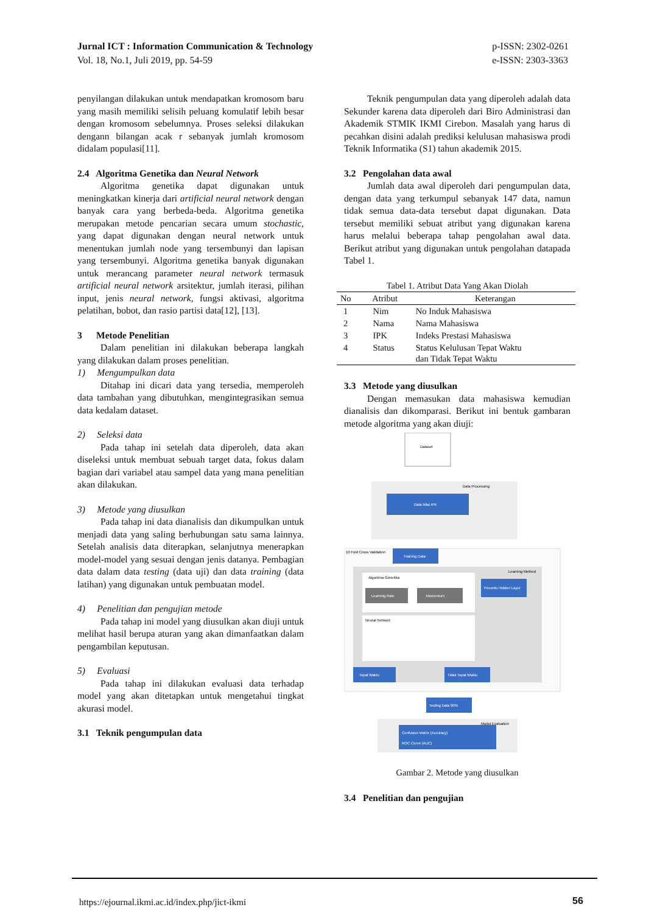Jurnal ICT : Information Communication & Technology
Vol. 18, No.1, Juli 2019, pp. 54-59
p-ISSN: 2302-0261
e-ISSN: 2303-3363
penyilangan dilakukan untuk mendapatkan kromosom baru yang masih memiliki selisih peluang komulatif lebih besar dengan kromosom sebelumnya. Proses seleksi dilakukan dengann bilangan acak r sebanyak jumlah kromosom didalam populasi[11].
2.4 Algoritma Genetika dan Neural Network
Algoritma genetika dapat digunakan untuk meningkatkan kinerja dari artificial neural network dengan banyak cara yang berbeda-beda. Algoritma genetika merupakan metode pencarian secara umum stochastic, yang dapat digunakan dengan neural network untuk menentukan jumlah node yang tersembunyi dan lapisan yang tersembunyi. Algoritma genetika banyak digunakan untuk merancang parameter neural network termasuk artificial neural network arsitektur, jumlah iterasi, pilihan input, jenis neural network, fungsi aktivasi, algoritma pelatihan, bobot, dan rasio partisi data[12], [13].
3 Metode Penelitian
Dalam penelitian ini dilakukan beberapa langkah yang dilakukan dalam proses penelitian.
1) Mengumpulkan data
Ditahap ini dicari data yang tersedia, memperoleh data tambahan yang dibutuhkan, mengintegrasikan semua data kedalam dataset.
2) Seleksi data
Pada tahap ini setelah data diperoleh, data akan diseleksi untuk membuat sebuah target data, fokus dalam bagian dari variabel atau sampel data yang mana penelitian akan dilakukan.
3) Metode yang diusulkan
Pada tahap ini data dianalisis dan dikumpulkan untuk menjadi data yang saling berhubungan satu sama lainnya. Setelah analisis data diterapkan, selanjutnya menerapkan model-model yang sesuai dengan jenis datanya. Pembagian data dalam data testing (data uji) dan data training (data latihan) yang digunakan untuk pembuatan model.
4) Penelitian dan pengujian metode
Pada tahap ini model yang diusulkan akan diuji untuk melihat hasil berupa aturan yang akan dimanfaatkan dalam pengambilan keputusan.
5) Evaluasi
Pada tahap ini dilakukan evaluasi data terhadap model yang akan ditetapkan untuk mengetahui tingkat akurasi model.
3.1 Teknik pengumpulan data
Teknik pengumpulan data yang diperoleh adalah data Sekunder karena data diperoleh dari Biro Administrasi dan Akademik STMIK IKMI Cirebon. Masalah yang harus di pecahkan disini adalah prediksi kelulusan mahasiswa prodi Teknik Informatika (S1) tahun akademik 2015.
3.2 Pengolahan data awal
Jumlah data awal diperoleh dari pengumpulan data, dengan data yang terkumpul sebanyak 147 data, namun tidak semua data-data tersebut dapat digunakan. Data tersebut memiliki sebuat atribut yang digunakan karena harus melalui beberapa tahap pengolahan awal data. Berikut atribut yang digunakan untuk pengolahan datapada Tabel 1.
Tabel 1. Atribut Data Yang Akan Diolah
| No | Atribut | Keterangan |
| --- | --- | --- |
| 1 | Nim | No Induk Mahasiswa |
| 2 | Nama | Nama Mahasiswa |
| 3 | IPK | Indeks Prestasi Mahasiswa |
| 4 | Status | Status Kelulusan Tepat Waktu dan Tidak Tepat Waktu |
3.3 Metode yang diusulkan
Dengan memasukan data mahasiswa kemudian dianalisis dan dikomparasi. Berikut ini bentuk gambaran metode algoritma yang akan diuji:
Dataset
Data Processing
Data Nilai IPK
10 Fold Cross Validation
Training Data
Learning Method
Algoritma Genetika
Learning Rate
Momentum
Penentu Hidden Layer
Neural Network
Tepat Waktu
Tidak Tepat Waktu
Testing Data 90%
Model Evaluation
Confusion Matrix (Accuracy)
ROC Curve (AUC)
Gambar 2. Metode yang diusulkan
3.4 Penelitian dan pengujian
https://ejournal.ikmi.ac.id/index.php/jict-ikmi
56